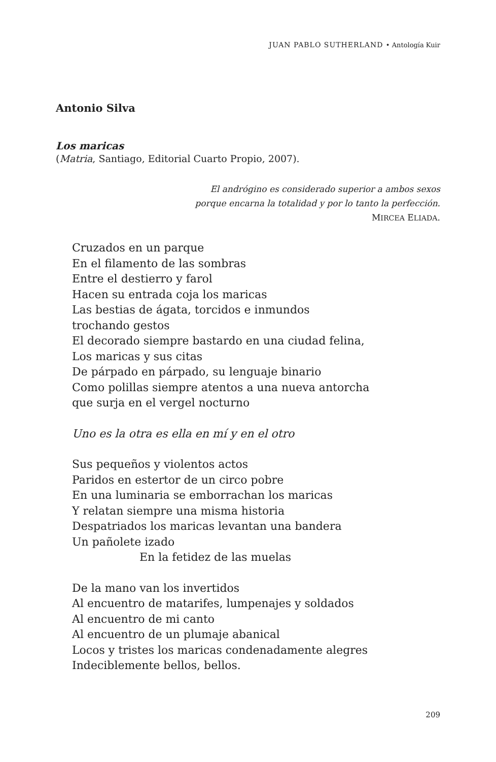JUAN PABLO SUTHERLAND • Antología Kuir
Antonio Silva
Los maricas
(Matria, Santiago, Editorial Cuarto Propio, 2007).
El andrógino es considerado superior a ambos sexos
porque encarna la totalidad y por lo tanto la perfección.
MIRCEA ELIADA.
Cruzados en un parque
En el filamento de las sombras
Entre el destierro y farol
Hacen su entrada coja los maricas
Las bestias de ágata, torcidos e inmundos
trochando gestos
El decorado siempre bastardo en una ciudad felina,
Los maricas y sus citas
De párpado en párpado, su lenguaje binario
Como polillas siempre atentos a una nueva antorcha
que surja en el vergel nocturno
Uno es la otra es ella en mí y en el otro
Sus pequeños y violentos actos
Paridos en estertor de un circo pobre
En una luminaria se emborrachan los maricas
Y relatan siempre una misma historia
Despatriados los maricas levantan una bandera
Un pañolete izado
En la fetidez de las muelas
De la mano van los invertidos
Al encuentro de matarifes, lumpenajes y soldados
Al encuentro de mi canto
Al encuentro de un plumaje abanical
Locos y tristes los maricas condenadamente alegres
Indeciblemente bellos, bellos.
209